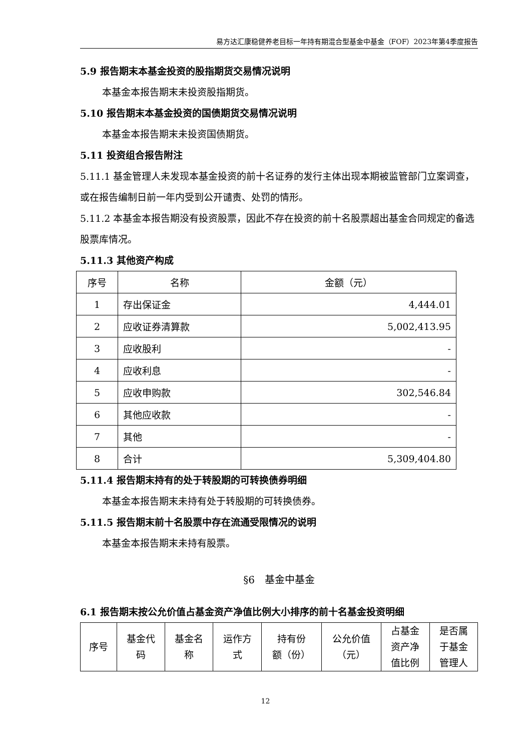易方达汇康稳健养老目标一年持有期混合型基金中基金（FOF）2023年第4季度报告
5.9 报告期末本基金投资的股指期货交易情况说明
本基金本报告期末未投资股指期货。
5.10 报告期末本基金投资的国债期货交易情况说明
本基金本报告期末未投资国债期货。
5.11 投资组合报告附注
5.11.1 基金管理人未发现本基金投资的前十名证券的发行主体出现本期被监管部门立案调查，或在报告编制日前一年内受到公开谴责、处罚的情形。
5.11.2 本基金本报告期没有投资股票，因此不存在投资的前十名股票超出基金合同规定的备选股票库情况。
5.11.3 其他资产构成
| 序号 | 名称 | 金额（元） |
| --- | --- | --- |
| 1 | 存出保证金 | 4,444.01 |
| 2 | 应收证券清算款 | 5,002,413.95 |
| 3 | 应收股利 | - |
| 4 | 应收利息 | - |
| 5 | 应收申购款 | 302,546.84 |
| 6 | 其他应收款 | - |
| 7 | 其他 | - |
| 8 | 合计 | 5,309,404.80 |
5.11.4 报告期末持有的处于转股期的可转换债券明细
本基金本报告期末未持有处于转股期的可转换债券。
5.11.5 报告期末前十名股票中存在流通受限情况的说明
本基金本报告期末未持有股票。
§6　基金中基金
6.1 报告期末按公允价值占基金资产净值比例大小排序的前十名基金投资明细
| 序号 | 基金代 码 | 基金名 称 | 运作方 式 | 持有份 额（份） | 公允价值 （元） | 占基金 资产净 值比例 | 是否属 于基金 管理人 |
| --- | --- | --- | --- | --- | --- | --- | --- |
12